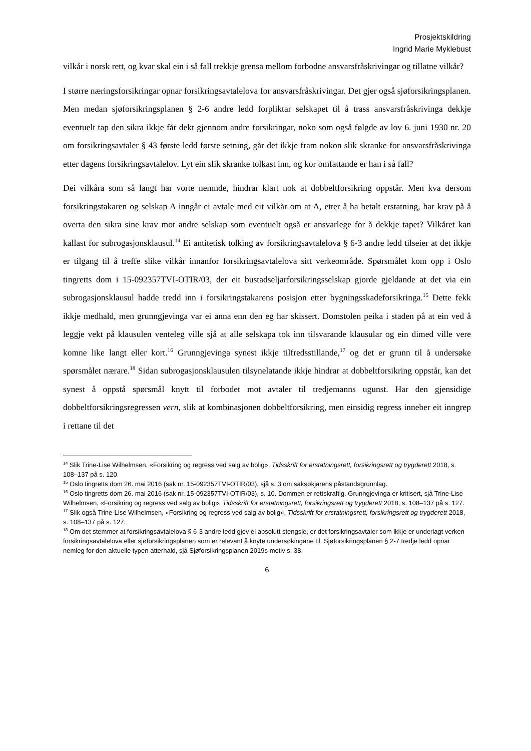Prosjektskildring
Ingrid Marie Myklebust
vilkår i norsk rett, og kvar skal ein i så fall trekkje grensa mellom forbodne ansvarsfråskrivingar og tillatne vilkår?
I større næringsforsikringar opnar forsikringsavtalelova for ansvarsfråskrivingar. Det gjer også sjøforsikringsplanen. Men medan sjøforsikringsplanen § 2-6 andre ledd forpliktar selskapet til å trass ansvarsfråskrivinga dekkje eventuelt tap den sikra ikkje får dekt gjennom andre forsikringar, noko som også følgde av lov 6. juni 1930 nr. 20 om forsikringsavtaler § 43 første ledd første setning, går det ikkje fram nokon slik skranke for ansvarsfråskrivinga etter dagens forsikringsavtalelov. Lyt ein slik skranke tolkast inn, og kor omfattande er han i så fall?
Dei vilkåra som så langt har vorte nemnde, hindrar klart nok at dobbeltforsikring oppstår. Men kva dersom forsikringstakaren og selskap A inngår ei avtale med eit vilkår om at A, etter å ha betalt erstatning, har krav på å overta den sikra sine krav mot andre selskap som eventuelt også er ansvarlege for å dekkje tapet? Vilkåret kan kallast for subrogasjonsklausul.<sup>14</sup> Ei antitetisk tolking av forsikringsavtalelova § 6-3 andre ledd tilseier at det ikkje er tilgang til å treffe slike vilkår innanfor forsikringsavtalelova sitt verkeområde. Spørsmålet kom opp i Oslo tingretts dom i 15-092357TVI-OTIR/03, der eit bustadseljarforsikringsselskap gjorde gjeldande at det via ein subrogasjonsklausul hadde tredd inn i forsikringstakarens posisjon etter bygningsskadeforsikringa.<sup>15</sup> Dette fekk ikkje medhald, men grunngjevinga var ei anna enn den eg har skissert. Domstolen peika i staden på at ein ved å leggje vekt på klausulen venteleg ville sjå at alle selskapa tok inn tilsvarande klausular og ein dimed ville vere komne like langt eller kort.<sup>16</sup> Grunngjevinga synest ikkje tilfredsstillande,<sup>17</sup> og det er grunn til å undersøke spørsmålet nærare.<sup>18</sup> Sidan subrogasjonsklausulen tilsynelatande ikkje hindrar at dobbeltforsikring oppstår, kan det synest å oppstå spørsmål knytt til forbodet mot avtaler til tredjemanns ugunst. Har den gjensidige dobbeltforsikringsregressen vern, slik at kombinasjonen dobbeltforsikring, men einsidig regress inneber eit inngrep i rettane til det
<sup>14</sup> Slik Trine-Lise Wilhelmsen, «Forsikring og regress ved salg av bolig», Tidsskrift for erstatningsrett, forsikringsrett og trygderett 2018, s. 108–137 på s. 120.
<sup>15</sup> Oslo tingretts dom 26. mai 2016 (sak nr. 15-092357TVI-OTIR/03), sjå s. 3 om saksøkjarens påstandsgrunnlag.
<sup>16</sup> Oslo tingretts dom 26. mai 2016 (sak nr. 15-092357TVI-OTIR/03), s. 10. Dommen er rettskraftig. Grunngjevinga er kritisert, sjå Trine-Lise Wilhelmsen, «Forsikring og regress ved salg av bolig», Tidsskrift for erstatningsrett, forsikringsrett og trygderett 2018, s. 108–137 på s. 127.
<sup>17</sup> Slik også Trine-Lise Wilhelmsen, «Forsikring og regress ved salg av bolig», Tidsskrift for erstatningsrett, forsikringsrett og trygderett 2018, s. 108–137 på s. 127.
<sup>18</sup> Om det stemmer at forsikringsavtalelova § 6-3 andre ledd gjev ei absolutt stengsle, er det forsikringsavtaler som ikkje er underlagt verken forsikringsavtalelova eller sjøforsikringsplanen som er relevant å knyte undersøkingane til. Sjøforsikringsplanen § 2-7 tredje ledd opnar nemleg for den aktuelle typen atterhald, sjå Sjøforsikringsplanen 2019s motiv s. 38.
6